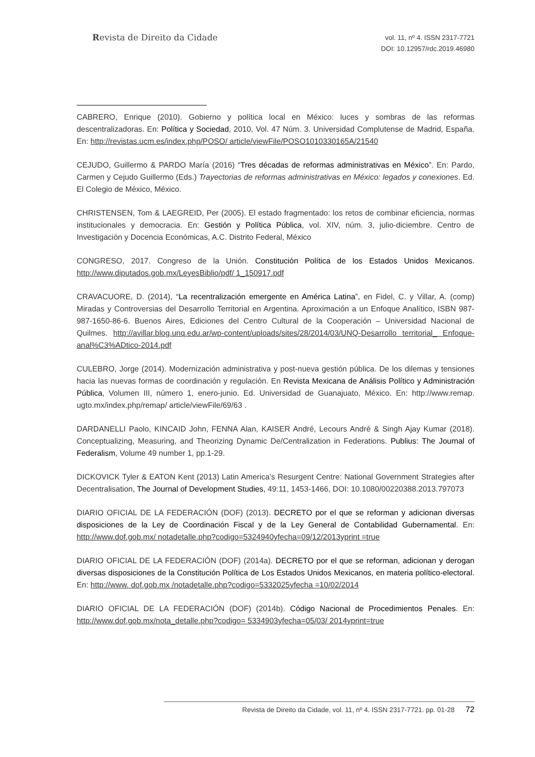Revista de Direito da Cidade
vol. 11, nº 4. ISSN 2317-7721
DOI: 10.12957/rdc.2019.46980
CABRERO, Enrique (2010). Gobierno y política local en México: luces y sombras de las reformas descentralizadoras. En: Política y Sociedad, 2010, Vol. 47 Núm. 3. Universidad Complutense de Madrid, España. En: http://revistas.ucm.es/index.php/POSO/ article/viewFile/POSO1010330165A/21540
CEJUDO, Guillermo & PARDO María (2016) “Tres décadas de reformas administrativas en México”. En: Pardo, Carmen y Cejudo Guillermo (Eds.) Trayectorias de reformas administrativas en México: legados y conexiones. Ed. El Colegio de México, México.
CHRISTENSEN, Tom & LAEGREID, Per (2005). El estado fragmentado: los retos de combinar eficiencia, normas institucionales y democracia. En: Gestión y Política Pública, vol. XIV, núm. 3, julio-diciembre. Centro de Investigación y Docencia Económicas, A.C. Distrito Federal, México
CONGRESO, 2017. Congreso de la Unión. Constitución Política de los Estados Unidos Mexicanos. http://www.diputados.gob.mx/LeyesBiblio/pdf/ 1_150917.pdf
CRAVACUORE, D. (2014), “La recentralización emergente en América Latina”, en Fidel, C. y Villar, A. (comp) Miradas y Controversias del Desarrollo Territorial en Argentina. Aproximación a un Enfoque Analítico, ISBN 987-987-1650-86-6. Buenos Aires, Ediciones del Centro Cultural de la Cooperación – Universidad Nacional de Quilmes. http://avillar.blog.unq.edu.ar/wp-content/uploads/sites/28/2014/03/UNQ-Desarrollo territorial_ Enfoque-anal%C3%ADtico-2014.pdf
CULEBRO, Jorge (2014). Modernización administrativa y post-nueva gestión pública. De los dilemas y tensiones hacia las nuevas formas de coordinación y regulación. En Revista Mexicana de Análisis Político y Administración Pública, Volumen III, número 1, enero-junio. Ed. Universidad de Guanajuato, México. En: http://www.remap. ugto.mx/index.php/remap/ article/viewFile/69/63 .
DARDANELLI Paolo, KINCAID John, FENNA Alan, KAISER André, Lecours André & Singh Ajay Kumar (2018). Conceptualizing, Measuring, and Theorizing Dynamic De/Centralization in Federations. Publius: The Journal of Federalism, Volume 49 number 1, pp.1-29.
DICKOVICK Tyler & EATON Kent (2013) Latin America’s Resurgent Centre: National Government Strategies after Decentralisation, The Journal of Development Studies, 49:11, 1453-1466, DOI: 10.1080/00220388.2013.797073
DIARIO OFICIAL DE LA FEDERACIÓN (DOF) (2013). DECRETO por el que se reforman y adicionan diversas disposiciones de la Ley de Coordinación Fiscal y de la Ley General de Contabilidad Gubernamental. En: http://www.dof.gob.mx/ notadetalle.php?codigo=5324940yfecha=09/12/2013yprint =true
DIARIO OFICIAL DE LA FEDERACIÓN (DOF) (2014a). DECRETO por el que se reforman, adicionan y derogan diversas disposiciones de la Constitución Política de Los Estados Unidos Mexicanos, en materia político-electoral. En: http://www. dof.gob.mx /notadetalle.php?codigo=5332025yfecha =10/02/2014
DIARIO OFICIAL DE LA FEDERACIÓN (DOF) (2014b). Código Nacional de Procedimientos Penales. En: http://www.dof.gob.mx/nota_detalle.php?codigo= 5334903yfecha=05/03/ 2014yprint=true
Revista de Direito da Cidade, vol. 11, nº 4. ISSN 2317-7721. pp. 01-28 72